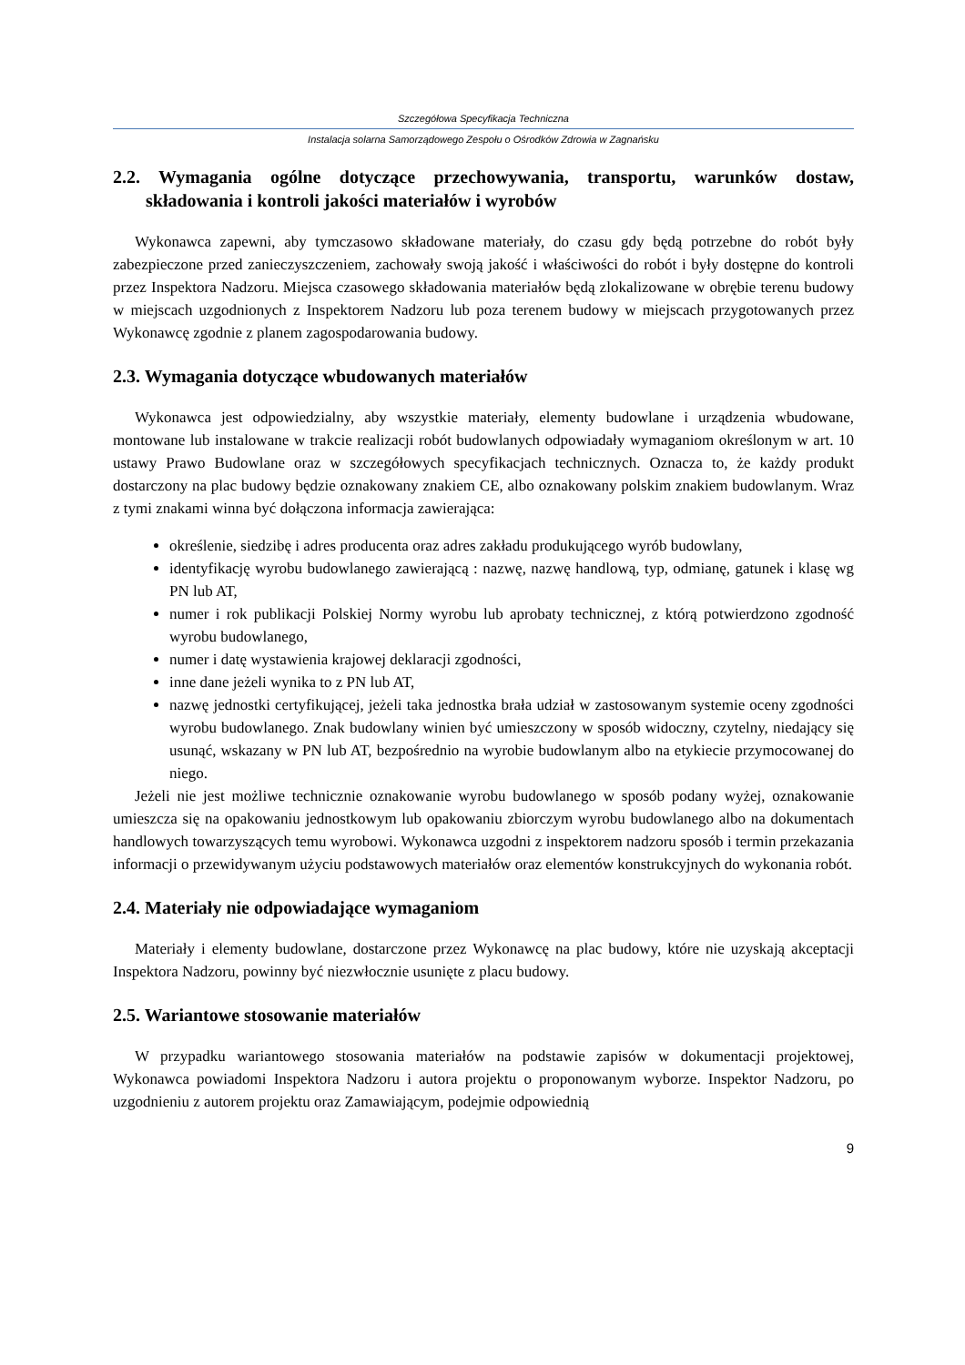Szczegółowa Specyfikacja Techniczna
Instalacja solarna Samorządowego Zespołu o Ośrodków Zdrowia w Zagnańsku
2.2. Wymagania ogólne dotyczące przechowywania, transportu, warunków dostaw, składowania i kontroli jakości materiałów i wyrobów
Wykonawca zapewni, aby tymczasowo składowane materiały, do czasu gdy będą potrzebne do robót były zabezpieczone przed zanieczyszczeniem, zachowały swoją jakość i właściwości do robót i były dostępne do kontroli przez Inspektora Nadzoru. Miejsca czasowego składowania materiałów będą zlokalizowane w obrębie terenu budowy w miejscach uzgodnionych z Inspektorem Nadzoru lub poza terenem budowy w miejscach przygotowanych przez Wykonawcę zgodnie z planem zagospodarowania budowy.
2.3. Wymagania dotyczące wbudowanych materiałów
Wykonawca jest odpowiedzialny, aby wszystkie materiały, elementy budowlane i urządzenia wbudowane, montowane lub instalowane w trakcie realizacji robót budowlanych odpowiadały wymaganiom określonym w art. 10 ustawy Prawo Budowlane oraz w szczegółowych specyfikacjach technicznych. Oznacza to, że każdy produkt dostarczony na plac budowy będzie oznakowany znakiem CE, albo oznakowany polskim znakiem budowlanym. Wraz z tymi znakami winna być dołączona informacja zawierająca:
określenie, siedzibę i adres producenta oraz adres zakładu produkującego wyrób budowlany,
identyfikację wyrobu budowlanego zawierającą : nazwę, nazwę handlową, typ, odmianę, gatunek i klasę wg PN lub AT,
numer i rok publikacji Polskiej Normy wyrobu lub aprobaty technicznej, z którą potwierdzono zgodność wyrobu budowlanego,
numer i datę wystawienia krajowej deklaracji zgodności,
inne dane jeżeli wynika to z PN lub AT,
nazwę jednostki certyfikującej, jeżeli taka jednostka brała udział w zastosowanym systemie oceny zgodności wyrobu budowlanego. Znak budowlany winien być umieszczony w sposób widoczny, czytelny, niedający się usunąć, wskazany w PN lub AT, bezpośrednio na wyrobie budowlanym albo na etykiecie przymocowanej do niego.
Jeżeli nie jest możliwe technicznie oznakowanie wyrobu budowlanego w sposób podany wyżej, oznakowanie umieszcza się na opakowaniu jednostkowym lub opakowaniu zbiorczym wyrobu budowlanego albo na dokumentach handlowych towarzyszących temu wyrobowi. Wykonawca uzgodni z inspektorem nadzoru sposób i termin przekazania informacji o przewidywanym użyciu podstawowych materiałów oraz elementów konstrukcyjnych do wykonania robót.
2.4. Materiały nie odpowiadające wymaganiom
Materiały i elementy budowlane, dostarczone przez Wykonawcę na plac budowy, które nie uzyskają akceptacji Inspektora Nadzoru, powinny być niezwłocznie usunięte z placu budowy.
2.5. Wariantowe stosowanie materiałów
W przypadku wariantowego stosowania materiałów na podstawie zapisów w dokumentacji projektowej, Wykonawca powiadomi Inspektora Nadzoru i autora projektu o proponowanym wyborze. Inspektor Nadzoru, po uzgodnieniu z autorem projektu oraz Zamawiającym, podejmie odpowiednią
9